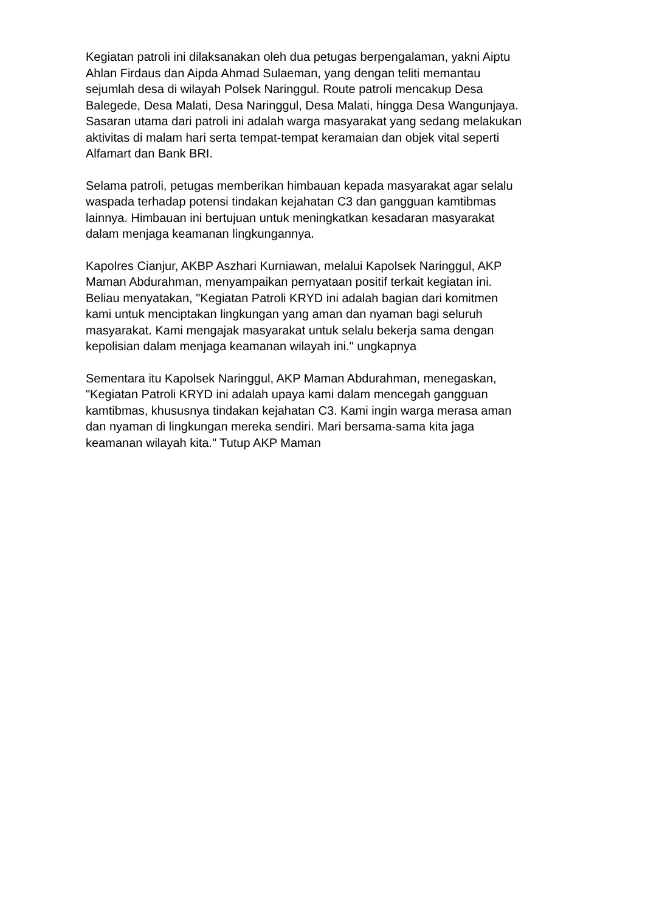Kegiatan patroli ini dilaksanakan oleh dua petugas berpengalaman, yakni Aiptu Ahlan Firdaus dan Aipda Ahmad Sulaeman, yang dengan teliti memantau sejumlah desa di wilayah Polsek Naringgul. Route patroli mencakup Desa Balegede, Desa Malati, Desa Naringgul, Desa Malati, hingga Desa Wangunjaya. Sasaran utama dari patroli ini adalah warga masyarakat yang sedang melakukan aktivitas di malam hari serta tempat-tempat keramaian dan objek vital seperti Alfamart dan Bank BRI.
Selama patroli, petugas memberikan himbauan kepada masyarakat agar selalu waspada terhadap potensi tindakan kejahatan C3 dan gangguan kamtibmas lainnya. Himbauan ini bertujuan untuk meningkatkan kesadaran masyarakat dalam menjaga keamanan lingkungannya.
Kapolres Cianjur, AKBP Aszhari Kurniawan, melalui Kapolsek Naringgul, AKP Maman Abdurahman, menyampaikan pernyataan positif terkait kegiatan ini. Beliau menyatakan, "Kegiatan Patroli KRYD ini adalah bagian dari komitmen kami untuk menciptakan lingkungan yang aman dan nyaman bagi seluruh masyarakat. Kami mengajak masyarakat untuk selalu bekerja sama dengan kepolisian dalam menjaga keamanan wilayah ini." ungkapnya
Sementara itu Kapolsek Naringgul, AKP Maman Abdurahman, menegaskan, "Kegiatan Patroli KRYD ini adalah upaya kami dalam mencegah gangguan kamtibmas, khususnya tindakan kejahatan C3. Kami ingin warga merasa aman dan nyaman di lingkungan mereka sendiri. Mari bersama-sama kita jaga keamanan wilayah kita." Tutup AKP Maman